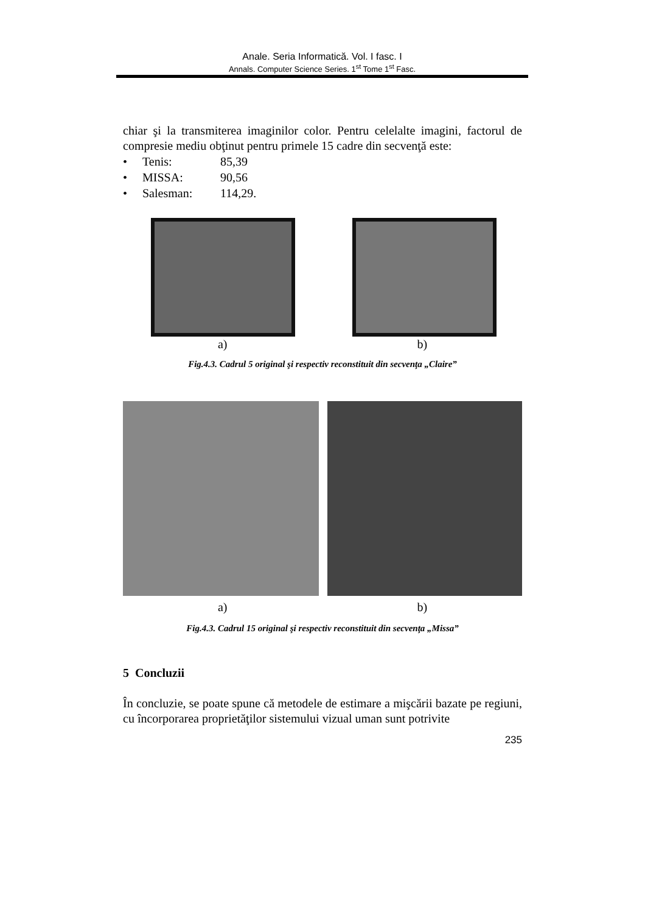Anale. Seria Informatică. Vol. I fasc. I
Annals. Computer Science Series. 1<sup>st</sup> Tome 1<sup>st</sup> Fasc.
chiar şi la transmiterea imaginilor color. Pentru celelalte imagini, factorul de compresie mediu obţinut pentru primele 15 cadre din secvenţă este:
• Tenis: 85,39
• MISSA: 90,56
• Salesman: 114,29.
a) b)
Fig.4.3. Cadrul 5 original şi respectiv reconstituit din secvenţa „Claire”
a) b)
Fig.4.3. Cadrul 15 original şi respectiv reconstituit din secvenţa „Missa”
5 Concluzii
În concluzie, se poate spune că metodele de estimare a mişcării bazate pe regiuni, cu încorporarea proprietăţilor sistemului vizual uman sunt potrivite
235